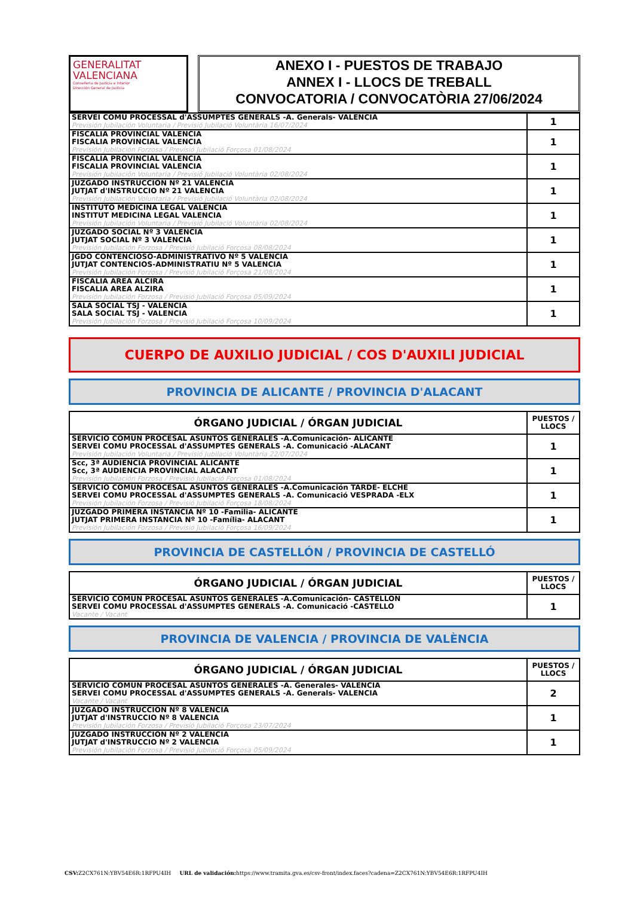GENERALITAT
VALENCIANA
Conselleria de Justicia e Interior
Dirección General de Justicia
ANEXO I - PUESTOS DE TRABAJO
ANNEX I - LLOCS DE TREBALL
CONVOCATORIA / CONVOCATÒRIA 27/06/2024
| SERVEI COMU PROCESSAL d'ASSUMPTES GENERALS -A. Generals- VALENCIA Previsión Jubilación Voluntaria / Previsió Jubilació Voluntària 16/07/2024 | 1 |
| FISCALIA PROVINCIAL VALENCIA FISCALIA PROVINCIAL VALENCIA Previsión Jubilación Forzosa / Previsió Jubilació Forçosa 01/08/2024 | 1 |
| FISCALIA PROVINCIAL VALENCIA FISCALIA PROVINCIAL VALENCIA Previsión Jubilación Voluntaria / Previsió Jubilació Voluntària 02/08/2024 | 1 |
| JUZGADO INSTRUCCION Nº 21 VALENCIA JUTJAT d'INSTRUCCIO Nº 21 VALENCIA Previsión Jubilación Voluntaria / Previsió Jubilació Voluntària 02/08/2024 | 1 |
| INSTITUTO MEDICINA LEGAL VALENCIA INSTITUT MEDICINA LEGAL VALENCIA Previsión Jubilación Voluntaria / Previsió Jubilació Voluntària 02/08/2024 | 1 |
| JUZGADO SOCIAL Nº 3 VALENCIA JUTJAT SOCIAL Nº 3 VALENCIA Previsión Jubilación Forzosa / Previsió Jubilació Forçosa 08/08/2024 | 1 |
| JGDO CONTENCIOSO-ADMINISTRATIVO Nº 5 VALENCIA JUTJAT CONTENCIOS-ADMINISTRATIU Nº 5 VALENCIA Previsión Jubilación Forzosa / Previsió Jubilació Forçosa 21/08/2024 | 1 |
| FISCALIA AREA ALCIRA FISCALIA AREA ALZIRA Previsión Jubilación Forzosa / Previsió Jubilació Forçosa 05/09/2024 | 1 |
| SALA SOCIAL TSJ - VALENCIA SALA SOCIAL TSJ - VALENCIA Previsión Jubilación Forzosa / Previsió Jubilació Forçosa 10/09/2024 | 1 |
CUERPO DE AUXILIO JUDICIAL / COS D'AUXILI JUDICIAL
PROVINCIA DE ALICANTE / PROVINCIA D'ALACANT
| ÓRGANO JUDICIAL / ÓRGAN JUDICIAL | PUESTOS / LLOCS |
| --- | --- |
| SERVICIO COMÚN PROCESAL ASUNTOS GENERALES -A.Comunicación- ALICANTE SERVEI COMU PROCESSAL d'ASSUMPTES GENERALS -A. Comunicació -ALACANT Previsión Jubilación Voluntaria / Previsió Jubilació Voluntària 22/07/2024 | 1 |
| Scc, 3ª AUDIENCIA PROVINCIAL ALICANTE Scc, 3ª AUDIENCIA PROVINCIAL ALACANT Previsión Jubilación Forzosa / Previsió Jubilació Forçosa 01/08/2024 | 1 |
| SERVICIO COMUN PROCESAL ASUNTOS GENERALES -A.Comunicación TARDE- ELCHE SERVEI COMU PROCESSAL d'ASSUMPTES GENERALS -A. Comunicació VESPRADA -ELX Previsión Jubilación Forzosa / Previsió Jubilació Forçosa 18/08/2024 | 1 |
| JUZGADO PRIMERA INSTANCIA Nº 10 -Familia- ALICANTE JUTJAT PRIMERA INSTANCIA Nº 10 -Família- ALACANT Previsión Jubilación Forzosa / Previsió Jubilació Forçosa 16/09/2024 | 1 |
PROVINCIA DE CASTELLÓN / PROVINCIA DE CASTELLÓ
| ÓRGANO JUDICIAL / ÓRGAN JUDICIAL | PUESTOS / LLOCS |
| --- | --- |
| SERVICIO COMUN PROCESAL ASUNTOS GENERALES -A.Comunicación- CASTELLON SERVEI COMU PROCESSAL d'ASSUMPTES GENERALS -A. Comunicació -CASTELLO Vacante / Vacant | 1 |
PROVINCIA DE VALENCIA / PROVINCIA DE VALÈNCIA
| ÓRGANO JUDICIAL / ÓRGAN JUDICIAL | PUESTOS / LLOCS |
| --- | --- |
| SERVICIO COMUN PROCESAL ASUNTOS GENERALES -A. Generales- VALENCIA SERVEI COMU PROCESSAL d'ASSUMPTES GENERALS -A. Generals- VALENCIA Vacante / Vacant | 2 |
| JUZGADO INSTRUCCION Nº 8 VALENCIA JUTJAT d'INSTRUCCIO Nº 8 VALENCIA Previsión Jubilación Forzosa / Previsió Jubilació Forçosa 23/07/2024 | 1 |
| JUZGADO INSTRUCCION Nº 2 VALENCIA JUTJAT d'INSTRUCCIO Nº 2 VALENCIA Previsión Jubilación Forzosa / Previsió Jubilació Forçosa 05/09/2024 | 1 |
CSV: Z2CX761N:YBV54E6R:1RFPU4IH URL de validación: https://www.tramita.gva.es/csv-front/index.faces?cadena=Z2CX761N:YBV54E6R:1RFPU4IH